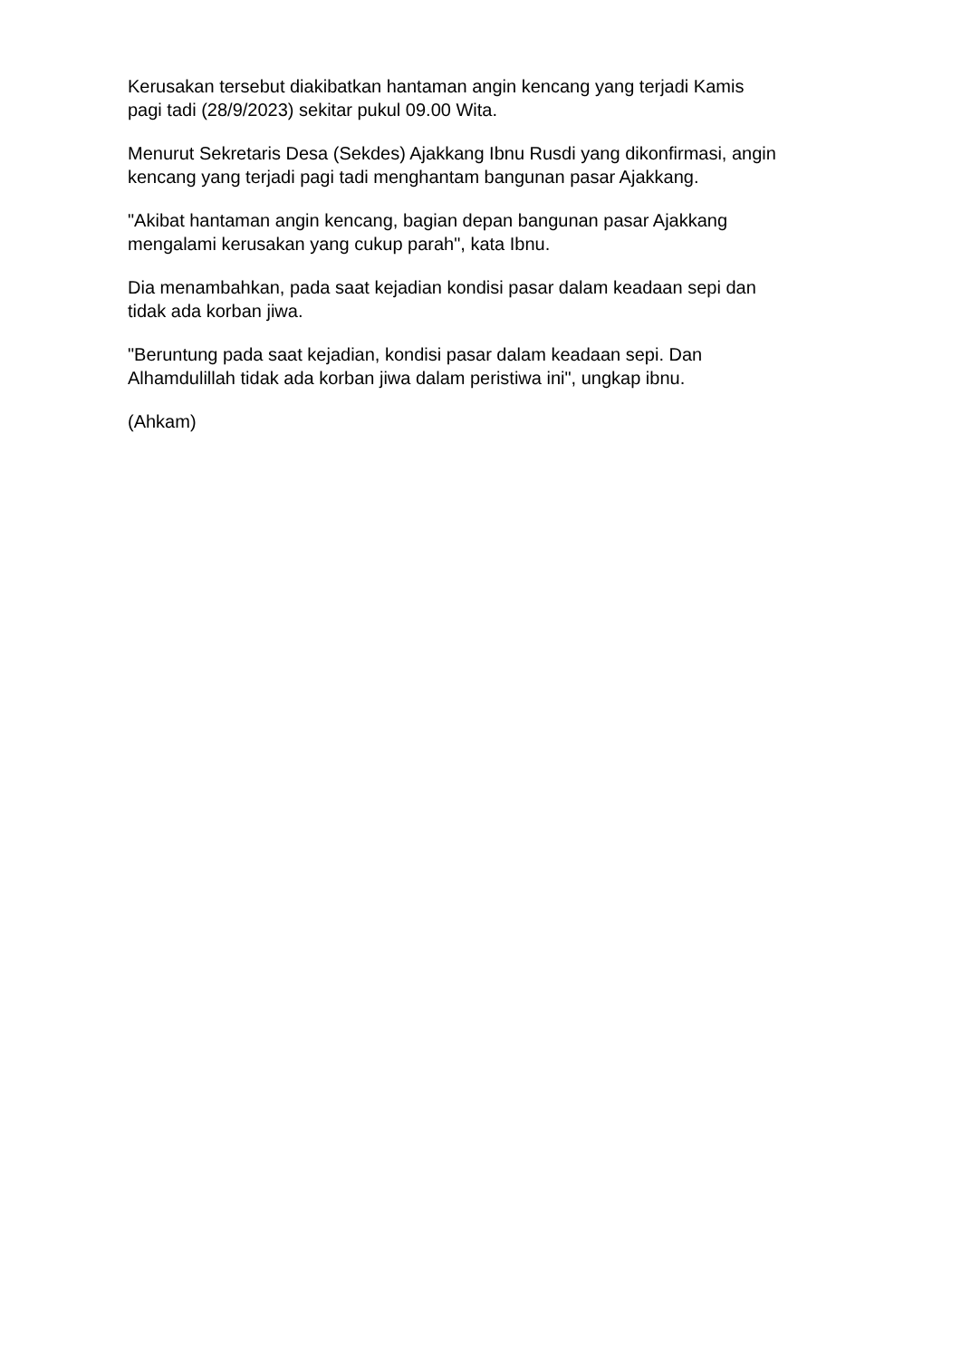Kerusakan tersebut diakibatkan hantaman angin kencang yang terjadi Kamis
pagi tadi (28/9/2023) sekitar pukul 09.00 Wita.
Menurut Sekretaris Desa (Sekdes) Ajakkang Ibnu Rusdi yang dikonfirmasi, angin
kencang yang terjadi pagi tadi menghantam bangunan pasar Ajakkang.
"Akibat hantaman angin kencang, bagian depan bangunan pasar Ajakkang
mengalami kerusakan yang cukup parah", kata Ibnu.
Dia menambahkan, pada saat kejadian kondisi pasar dalam keadaan sepi dan
tidak ada korban jiwa.
"Beruntung pada saat kejadian, kondisi pasar dalam keadaan sepi. Dan
Alhamdulillah tidak ada korban jiwa dalam peristiwa ini", ungkap ibnu.
(Ahkam)